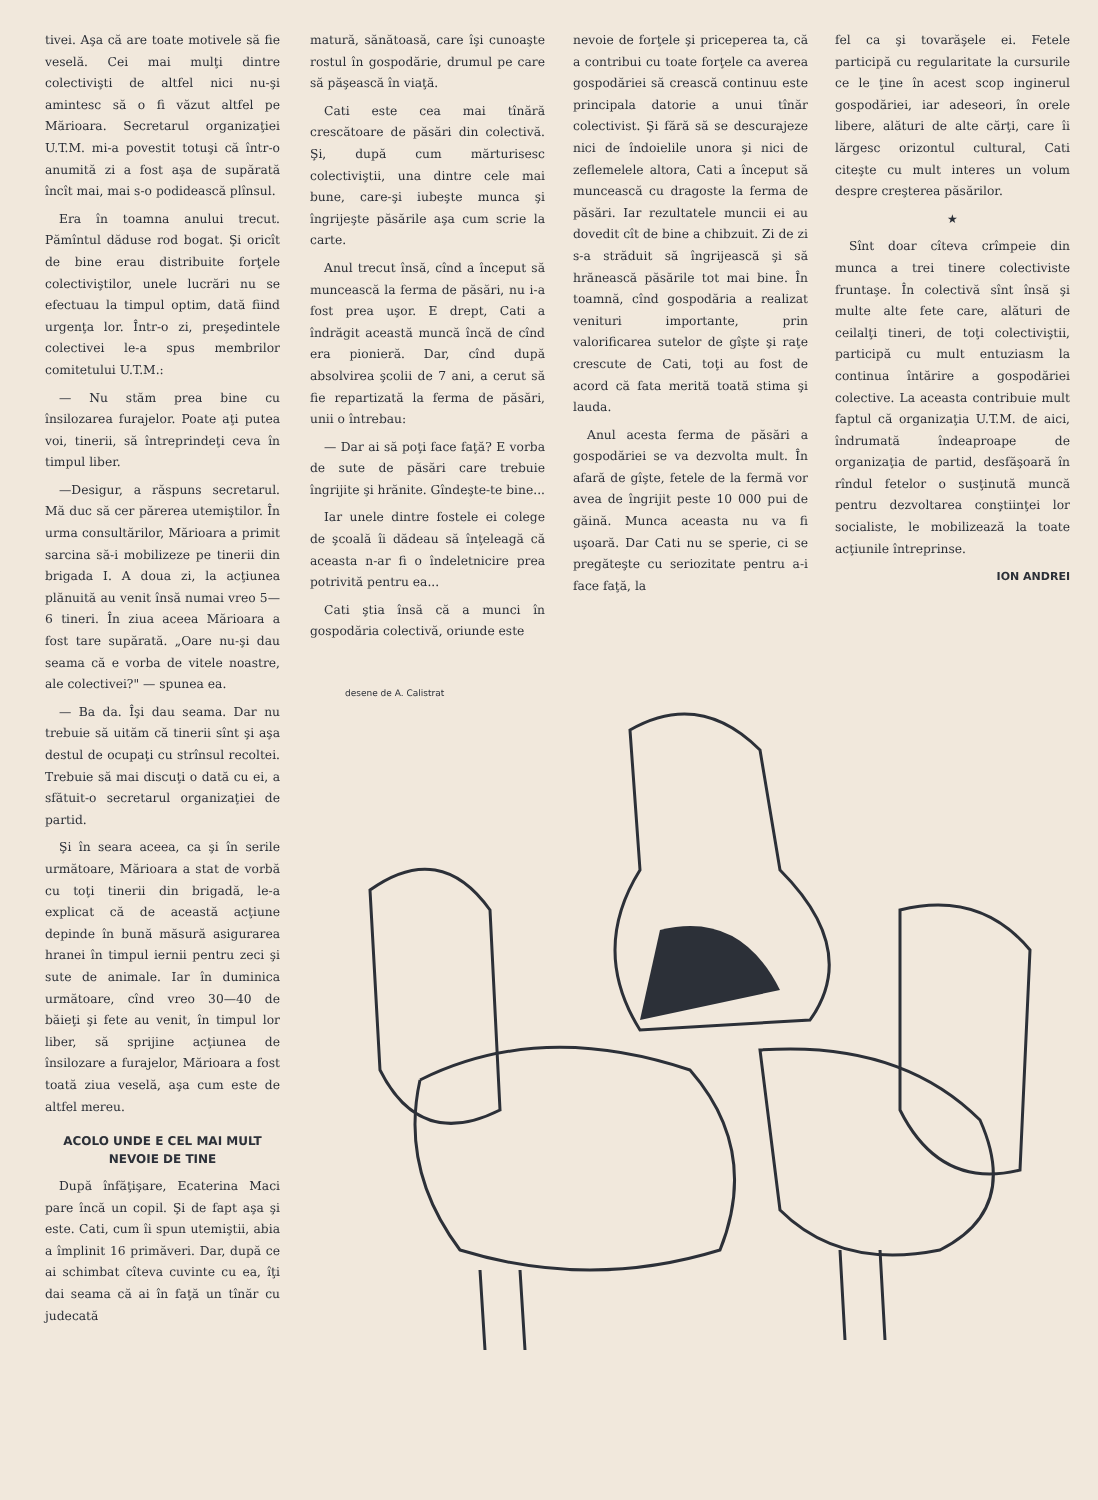tivei. Aşa că are toate motivele să fie veselă. Cei mai mulţi dintre colectivişti de altfel nici nu-şi amintesc să o fi văzut altfel pe Mărioara. Secretarul organizaţiei U.T.M. mi-a povestit totuşi că într-o anumită zi a fost aşa de supărată încît mai, mai s-o podidească plînsul.
Era în toamna anului trecut. Pămîntul dăduse rod bogat. Şi oricît de bine erau distribuite forţele colectiviştilor, unele lucrări nu se efectuau la timpul optim, dată fiind urgenţa lor. Într-o zi, preşedintele colectivei le-a spus membrilor comitetului U.T.M.:
— Nu stăm prea bine cu însilozarea furajelor. Poate aţi putea voi, tinerii, să întreprindeţi ceva în timpul liber.
—Desigur, a răspuns secretarul. Mă duc să cer părerea utemiştilor. În urma consultărilor, Mărioara a primit sarcina să-i mobilizeze pe tinerii din brigada I. A doua zi, la acţiunea plănuită au venit însă numai vreo 5—6 tineri. În ziua aceea Mărioara a fost tare supărată. „Oare nu-şi dau seama că e vorba de vitele noastre, ale colectivei?" — spunea ea.
— Ba da. Îşi dau seama. Dar nu trebuie să uităm că tinerii sînt şi aşa destul de ocupaţi cu strînsul recoltei. Trebuie să mai discuţi o dată cu ei, a sfătuit-o secretarul organizaţiei de partid.
Şi în seara aceea, ca şi în serile următoare, Mărioara a stat de vorbă cu toţi tinerii din brigadă, le-a explicat că de această acţiune depinde în bună măsură asigurarea hranei în timpul iernii pentru zeci şi sute de animale. Iar în duminica următoare, cînd vreo 30—40 de băieţi şi fete au venit, în timpul lor liber, să sprijine acţiunea de însilozare a furajelor, Mărioara a fost toată ziua veselă, aşa cum este de altfel mereu.
ACOLO UNDE E CEL MAI MULT NEVOIE DE TINE
După înfăţişare, Ecaterina Maci pare încă un copil. Şi de fapt aşa şi este. Cati, cum îi spun utemiştii, abia a împlinit 16 primăveri. Dar, după ce ai schimbat cîteva cuvinte cu ea, îţi dai seama că ai în faţă un tînăr cu judecată
matură, sănătoasă, care îşi cunoaşte rostul în gospodărie, drumul pe care să păşească în viaţă.
Cati este cea mai tînără crescătoare de păsări din colectivă. Şi, după cum mărturisesc colectiviştii, una dintre cele mai bune, care-şi iubeşte munca şi îngrijeşte păsările aşa cum scrie la carte.
Anul trecut însă, cînd a început să muncească la ferma de păsări, nu i-a fost prea uşor. E drept, Cati a îndrăgit această muncă încă de cînd era pionieră. Dar, cînd după absolvirea şcolii de 7 ani, a cerut să fie repartizată la ferma de păsări, unii o întrebau:
— Dar ai să poţi face faţă? E vorba de sute de păsări care trebuie îngrijite şi hrănite. Gîndeşte-te bine...
Iar unele dintre fostele ei colege de şcoală îi dădeau să înţeleagă că aceasta n-ar fi o îndeletnicire prea potrivită pentru ea...
Cati ştia însă că a munci în gospodăria colectivă, oriunde este
nevoie de forţele şi priceperea ta, că a contribui cu toate forţele ca averea gospodăriei să crească continuu este principala datorie a unui tînăr colectivist. Şi fără să se descurajeze nici de îndoielile unora şi nici de zeflemelele altora, Cati a început să muncească cu dragoste la ferma de păsări. Iar rezultatele muncii ei au dovedit cît de bine a chibzuit. Zi de zi s-a străduit să îngrijească şi să hrănească păsările tot mai bine. În toamnă, cînd gospodăria a realizat venituri importante, prin valorificarea sutelor de gîşte şi raţe crescute de Cati, toţi au fost de acord că fata merită toată stima şi lauda.
Anul acesta ferma de păsări a gospodăriei se va dezvolta mult. În afară de gîşte, fetele de la fermă vor avea de îngrijit peste 10 000 pui de găină. Munca aceasta nu va fi uşoară. Dar Cati nu se sperie, ci se pregăteşte cu seriozitate pentru a-i face faţă, la
fel ca şi tovarăşele ei. Fetele participă cu regularitate la cursurile ce le ţine în acest scop inginerul gospodăriei, iar adeseori, în orele libere, alături de alte cărţi, care îi lărgesc orizontul cultural, Cati citeşte cu mult interes un volum despre creşterea păsărilor.
★
Sînt doar cîteva crîmpeie din munca a trei tinere colectiviste fruntaşe. În colectivă sînt însă şi multe alte fete care, alături de ceilalţi tineri, de toţi colectiviştii, participă cu mult entuziasm la continua întărire a gospodăriei colective. La aceasta contribuie mult faptul că organizaţia U.T.M. de aici, îndrumată îndeaproape de organizaţia de partid, desfăşoară în rîndul fetelor o susţinută muncă pentru dezvoltarea conştiinţei lor socialiste, le mobilizează la toate acţiunile întreprinse.
ION ANDREI
desene de A. Calistrat